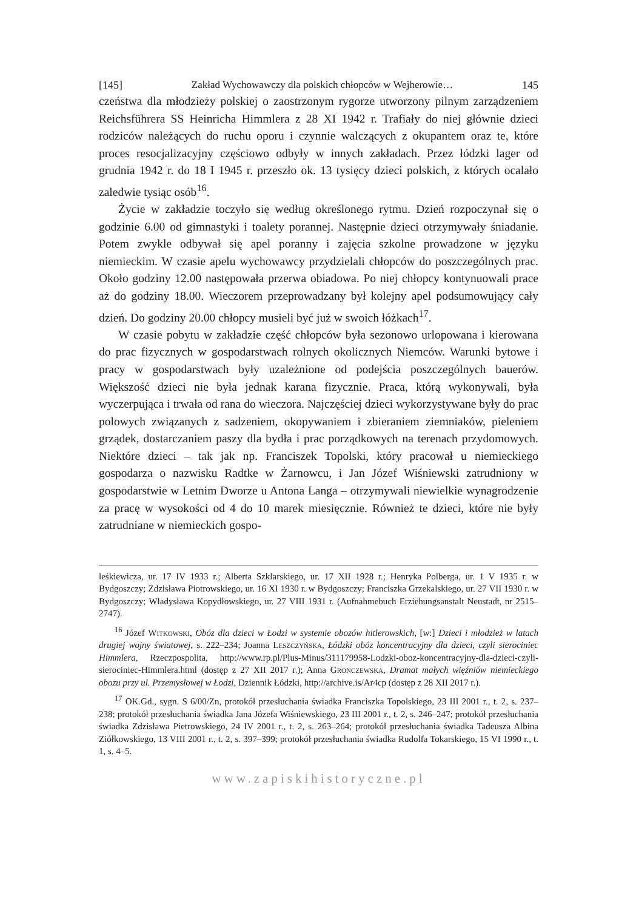[145] Zakład Wychowawczy dla polskich chłopców w Wejherowie… 145
czeństwa dla młodzieży polskiej o zaostrzonym rygorze utworzony pilnym zarządzeniem Reichsführera SS Heinricha Himmlera z 28 XI 1942 r. Trafiały do niej głównie dzieci rodziców należących do ruchu oporu i czynnie walczących z okupantem oraz te, które proces resocjalizacyjny częściowo odbyły w innych zakładach. Przez łódzki lager od grudnia 1942 r. do 18 I 1945 r. przeszło ok. 13 tysięcy dzieci polskich, z których ocalało zaledwie tysiąc osób<sup>16</sup>.
Życie w zakładzie toczyło się według określonego rytmu. Dzień rozpoczynał się o godzinie 6.00 od gimnastyki i toalety porannej. Następnie dzieci otrzymywały śniadanie. Potem zwykle odbywał się apel poranny i zajęcia szkolne prowadzone w języku niemieckim. W czasie apelu wychowawcy przydzielali chłopców do poszczególnych prac. Około godziny 12.00 następowała przerwa obiadowa. Po niej chłopcy kontynuowali prace aż do godziny 18.00. Wieczorem przeprowadzany był kolejny apel podsumowujący cały dzień. Do godziny 20.00 chłopcy musieli być już w swoich łóżkach<sup>17</sup>.
W czasie pobytu w zakładzie część chłopców była sezonowo urlopowana i kierowana do prac fizycznych w gospodarstwach rolnych okolicznych Niemców. Warunki bytowe i pracy w gospodarstwach były uzależnione od podejścia poszczególnych bauerów. Większość dzieci nie była jednak karana fizycznie. Praca, którą wykonywali, była wyczerpująca i trwała od rana do wieczora. Najczęściej dzieci wykorzystywane były do prac polowych związanych z sadzeniem, okopywaniem i zbieraniem ziemniaków, pieleniem grządek, dostarczaniem paszy dla bydła i prac porządkowych na terenach przydomowych. Niektóre dzieci – tak jak np. Franciszek Topolski, który pracował u niemieckiego gospodarza o nazwisku Radtke w Żarnowcu, i Jan Józef Wiśniewski zatrudniony w gospodarstwie w Letnim Dworze u Antona Langa – otrzymywali niewielkie wynagrodzenie za pracę w wysokości od 4 do 10 marek miesięcznie. Również te dzieci, które nie były zatrudniane w niemieckich gospo-
leśkiewicza, ur. 17 IV 1933 r.; Alberta Szklarskiego, ur. 17 XII 1928 r.; Henryka Polberga, ur. 1 V 1935 r. w Bydgoszczy; Zdzisława Piotrowskiego, ur. 16 XI 1930 r. w Bydgoszczy; Franciszka Grzekalskiego, ur. 27 VII 1930 r. w Bydgoszczy; Władysława Kopydłowskiego, ur. 27 VIII 1931 r. (Aufnahmebuch Erziehungsanstalt Neustadt, nr 2515–2747).
<sup>16</sup> Józef Witkowski, Obóz dla dzieci w Łodzi w systemie obozów hitlerowskich, [w:] Dzieci i młodzież w latach drugiej wojny światowej, s. 222–234; Joanna Leszczyńska, Łódzki obóz koncentracyjny dla dzieci, czyli sierociniec Himmlera, Rzeczpospolita, http://www.rp.pl/Plus-Minus/311179958-Lodzki-oboz-koncentracyjny-dla-dzieci-czyli-sierociniec-Himmlera.html (dostęp z 27 XII 2017 r.); Anna Gronczewska, Dramat małych więźniów niemieckiego obozu przy ul. Przemysłowej w Łodzi, Dziennik Łódzki, http://archive.is/Ar4cp (dostęp z 28 XII 2017 r.).
<sup>17</sup> OK.Gd., sygn. S 6/00/Zn, protokół przesłuchania świadka Franciszka Topolskiego, 23 III 2001 r., t. 2, s. 237–238; protokół przesłuchania świadka Jana Józefa Wiśniewskiego, 23 III 2001 r., t. 2, s. 246–247; protokół przesłuchania świadka Zdzisława Pietrowskiego, 24 IV 2001 r., t. 2, s. 263–264; protokół przesłuchania świadka Tadeusza Albina Ziółkowskiego, 13 VIII 2001 r., t. 2, s. 397–399; protokół przesłuchania świadka Rudolfa Tokarskiego, 15 VI 1990 r., t. 1, s. 4–5.
www.zapiskihistoryczne.pl